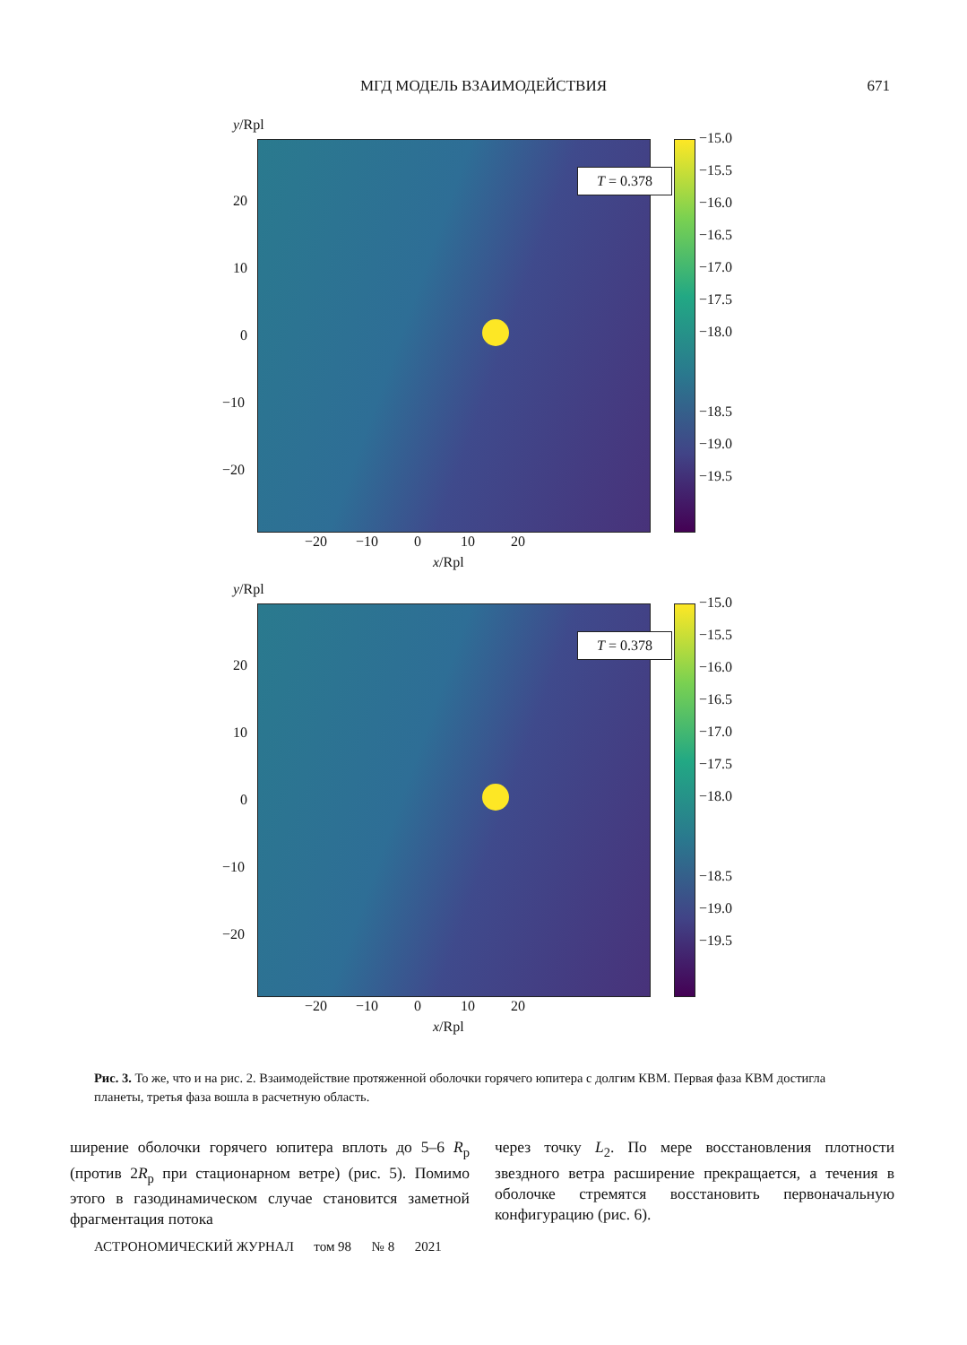МГД МОДЕЛЬ ВЗАИМОДЕЙСТВИЯ
671
y/Rpl
T = 0.378
−15.0
−15.5
−16.0
−16.5
−17.0
−17.5
−18.0
−18.5
−19.0
−19.5
20
10
0
−10
−20
−20 −10 0 10 20
x/Rpl
y/Rpl
T = 0.378
−15.0
−15.5
−16.0
−16.5
−17.0
−17.5
−18.0
−18.5
−19.0
−19.5
20
10
0
−10
−20
−20 −10 0 10 20
x/Rpl
Рис. 3. То же, что и на рис. 2. Взаимодействие протяженной оболочки горячего юпитера с долгим КВМ. Первая фаза КВМ достигла планеты, третья фаза вошла в расчетную область.
ширение оболочки горячего юпитера вплоть до 5–6 R<sub>p</sub> (против 2R<sub>p</sub> при стационарном ветре) (рис. 5). Помимо этого в газодинамическом случае становится заметной фрагментация потока
через точку L<sub>2</sub>. По мере восстановления плотности звездного ветра расширение прекращается, а течения в оболочке стремятся восстановить первоначальную конфигурацию (рис. 6).
АСТРОНОМИЧЕСКИЙ ЖУРНАЛ том 98 № 8 2021